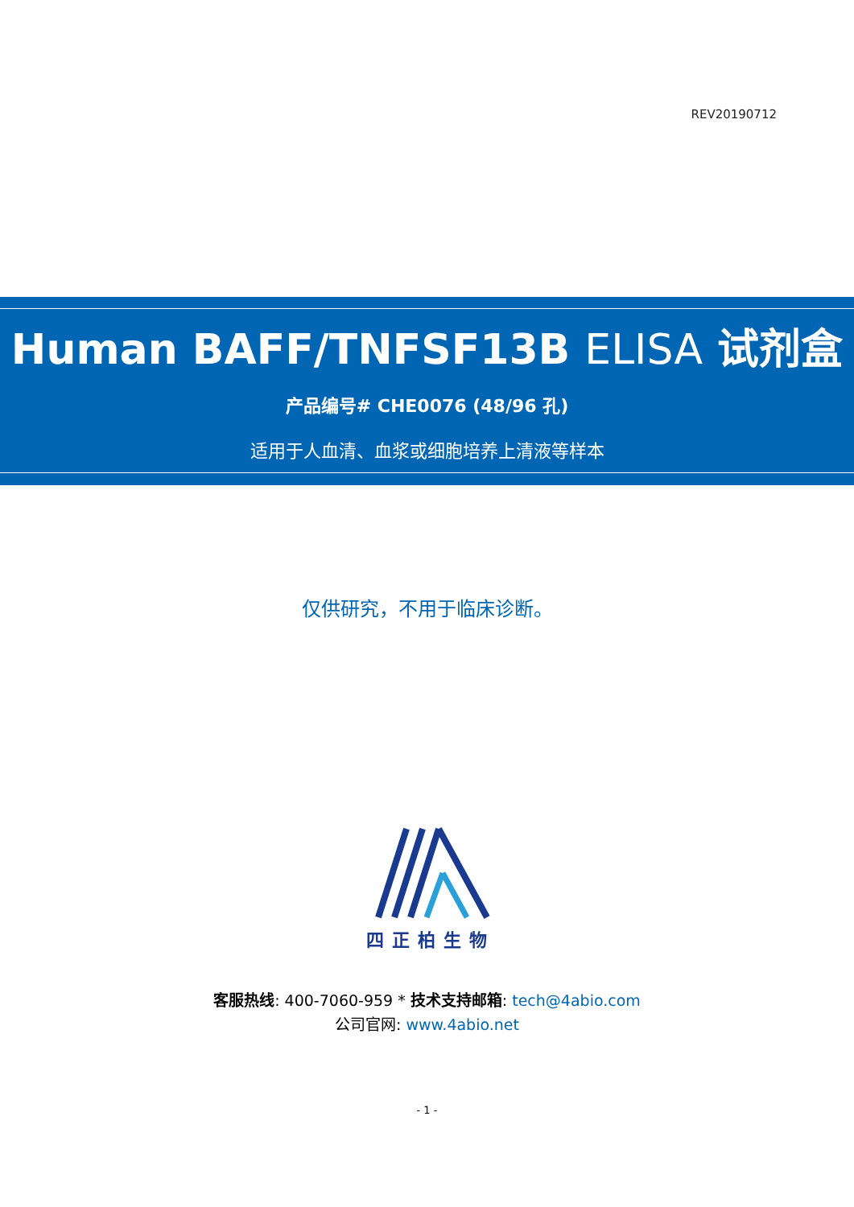REV20190712
Human BAFF/TNFSF13B ELISA 试剂盒
产品编号# CHE0076 (48/96 孔)
适用于人血清、血浆或细胞培养上清液等样本
仅供研究，不用于临床诊断。
四正柏生物
客服热线: 400-7060-959 * 技术支持邮箱: tech@4abio.com
公司官网: www.4abio.net
- 1 -